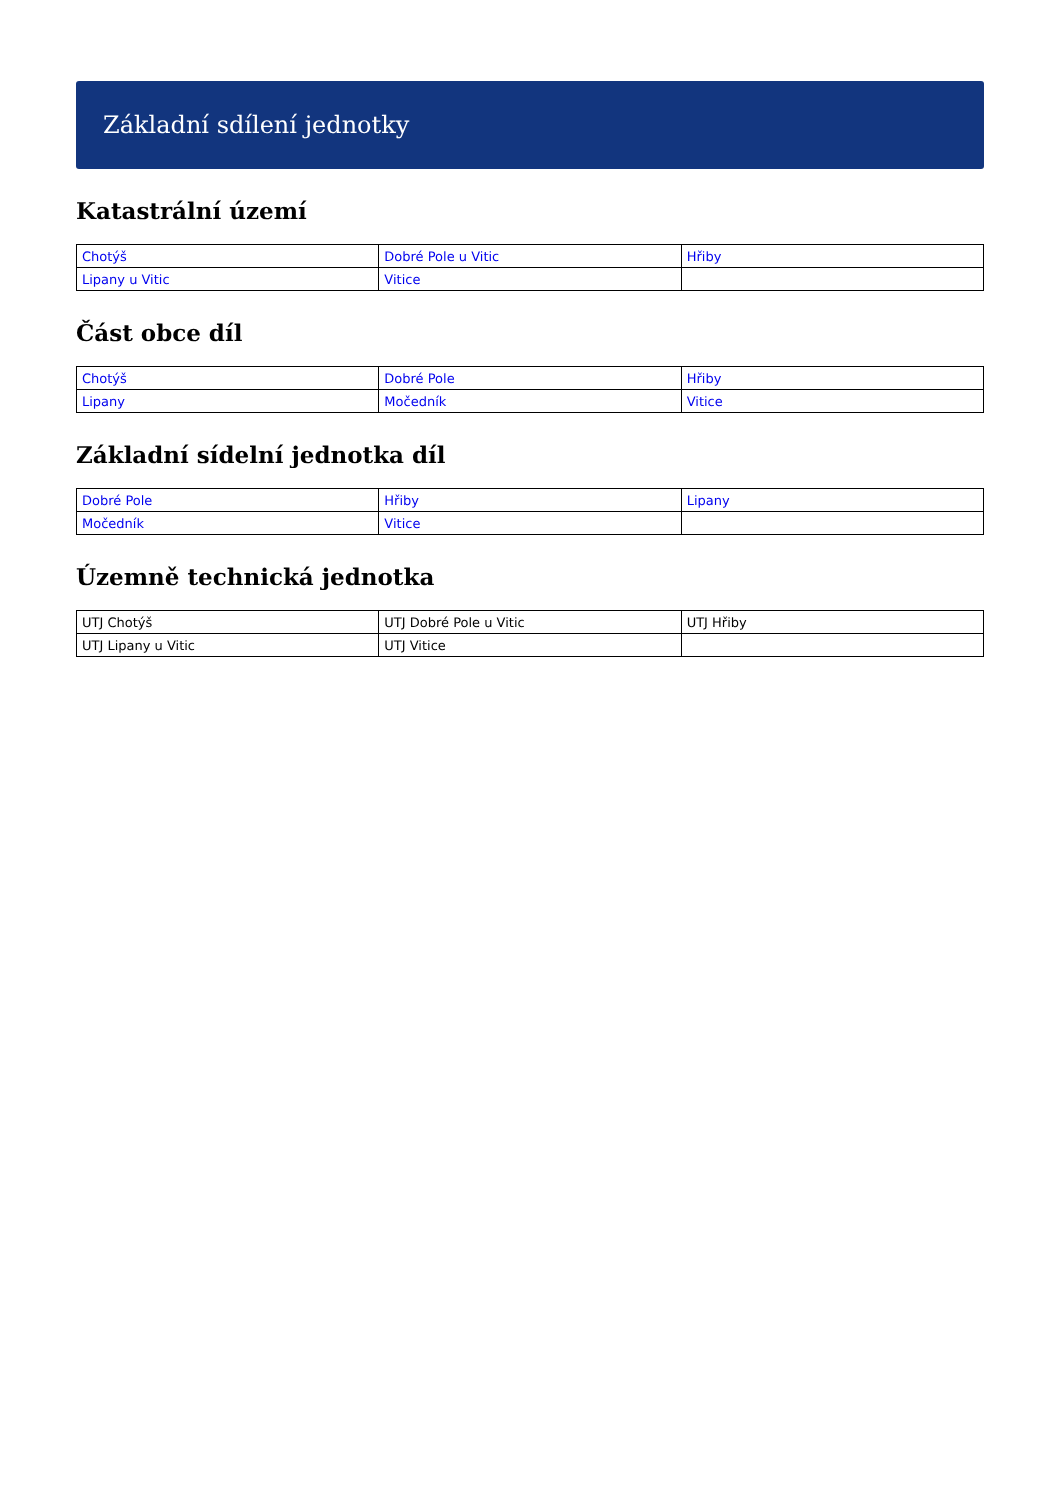Základní sdílení jednotky
Katastrální území
| Chotýš | Dobré Pole u Vitic | Hřiby |
| Lipany u Vitic | Vitice | |
Část obce díl
| Chotýš | Dobré Pole | Hřiby |
| Lipany | Močedník | Vitice |
Základní sídelní jednotka díl
| Dobré Pole | Hřiby | Lipany |
| Močedník | Vitice | |
Územně technická jednotka
| UTJ Chotýš | UTJ Dobré Pole u Vitic | UTJ Hřiby |
| UTJ Lipany u Vitic | UTJ Vitice | |